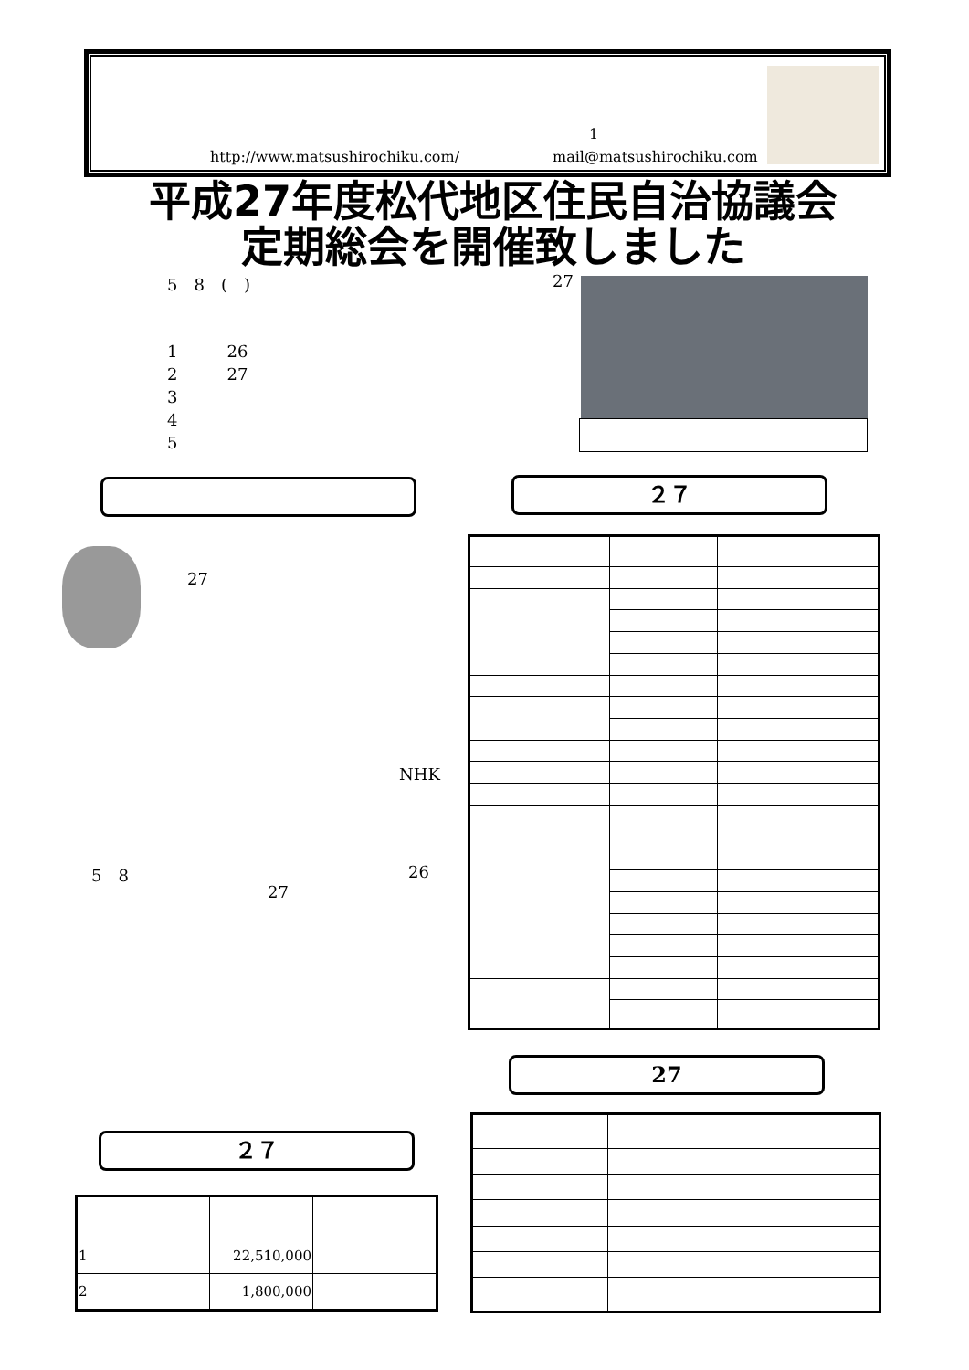1
http://www.matsushirochiku.com/ mail@matsushirochiku.com
平成27年度松代地区住民自治協議会
定期総会を開催致しました
5　8　(　) 27
1　　　26
2　　　27
3
4
5
２７
27
NHK
5　8 26
27
27
２７
| 1 | 22,510,000 | |
| 2 | 1,800,000 | |